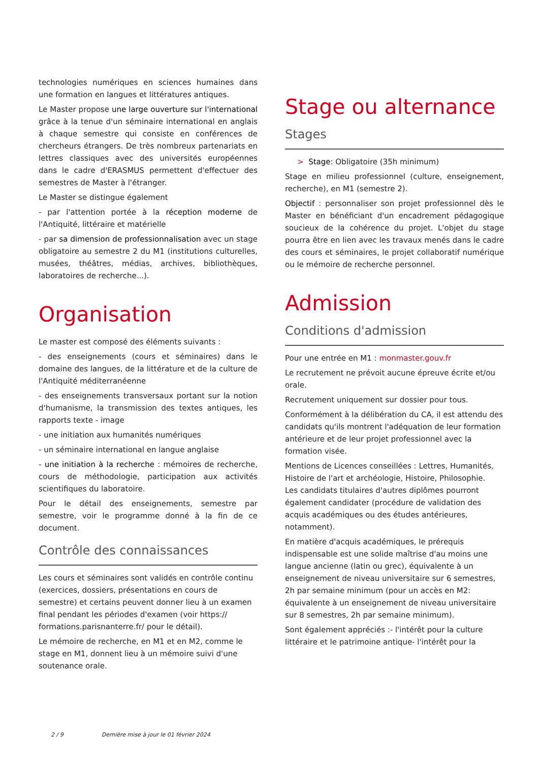technologies numériques en sciences humaines dans une formation en langues et littératures antiques.
Le Master propose une large ouverture sur l'international grâce à la tenue d'un séminaire international en anglais à chaque semestre qui consiste en conférences de chercheurs étrangers. De très nombreux partenariats en lettres classiques avec des universités européennes dans le cadre d'ERASMUS permettent d'effectuer des semestres de Master à l'étranger.
Le Master se distingue également
- par l'attention portée à la réception moderne de l'Antiquité, littéraire et matérielle
- par sa dimension de professionnalisation avec un stage obligatoire au semestre 2 du M1 (institutions culturelles, musées, théâtres, médias, archives, bibliothèques, laboratoires de recherche...).
Organisation
Le master est composé des éléments suivants :
- des enseignements (cours et séminaires) dans le domaine des langues, de la littérature et de la culture de l'Antiquité méditerranéenne
- des enseignements transversaux portant sur la notion d'humanisme, la transmission des textes antiques, les rapports texte - image
- une initiation aux humanités numériques
- un séminaire international en langue anglaise
- une initiation à la recherche : mémoires de recherche, cours de méthodologie, participation aux activités scientifiques du laboratoire.
Pour le détail des enseignements, semestre par semestre, voir le programme donné à la fin de ce document.
Contrôle des connaissances
Les cours et séminaires sont validés en contrôle continu (exercices, dossiers, présentations en cours de semestre) et certains peuvent donner lieu à un examen final pendant les périodes d'examen (voir https:// formations.parisnanterre.fr/ pour le détail).
Le mémoire de recherche, en M1 et en M2, comme le stage en M1, donnent lieu à un mémoire suivi d'une soutenance orale.
Stage ou alternance
Stages
> Stage: Obligatoire (35h minimum)
Stage en milieu professionnel (culture, enseignement, recherche), en M1 (semestre 2).
Objectif : personnaliser son projet professionnel dès le Master en bénéficiant d'un encadrement pédagogique soucieux de la cohérence du projet. L'objet du stage pourra être en lien avec les travaux menés dans le cadre des cours et séminaires, le projet collaboratif numérique ou le mémoire de recherche personnel.
Admission
Conditions d'admission
Pour une entrée en M1 : monmaster.gouv.fr
Le recrutement ne prévoit aucune épreuve écrite et/ou orale.
Recrutement uniquement sur dossier pour tous.
Conformément à la délibération du CA, il est attendu des candidats qu'ils montrent l'adéquation de leur formation antérieure et de leur projet professionnel avec la formation visée.
Mentions de Licences conseillées : Lettres, Humanités, Histoire de l'art et archéologie, Histoire, Philosophie.
Les candidats titulaires d'autres diplômes pourront également candidater (procédure de validation des acquis académiques ou des études antérieures, notamment).
En matière d'acquis académiques, le prérequis indispensable est une solide maîtrise d'au moins une langue ancienne (latin ou grec), équivalente à un enseignement de niveau universitaire sur 6 semestres, 2h par semaine minimum (pour un accès en M2: équivalente à un enseignement de niveau universitaire sur 8 semestres, 2h par semaine minimum).
Sont également appréciés :- l'intérêt pour la culture littéraire et le patrimoine antique- l'intérêt pour la
2 / 9 Dernière mise à jour le 01 février 2024